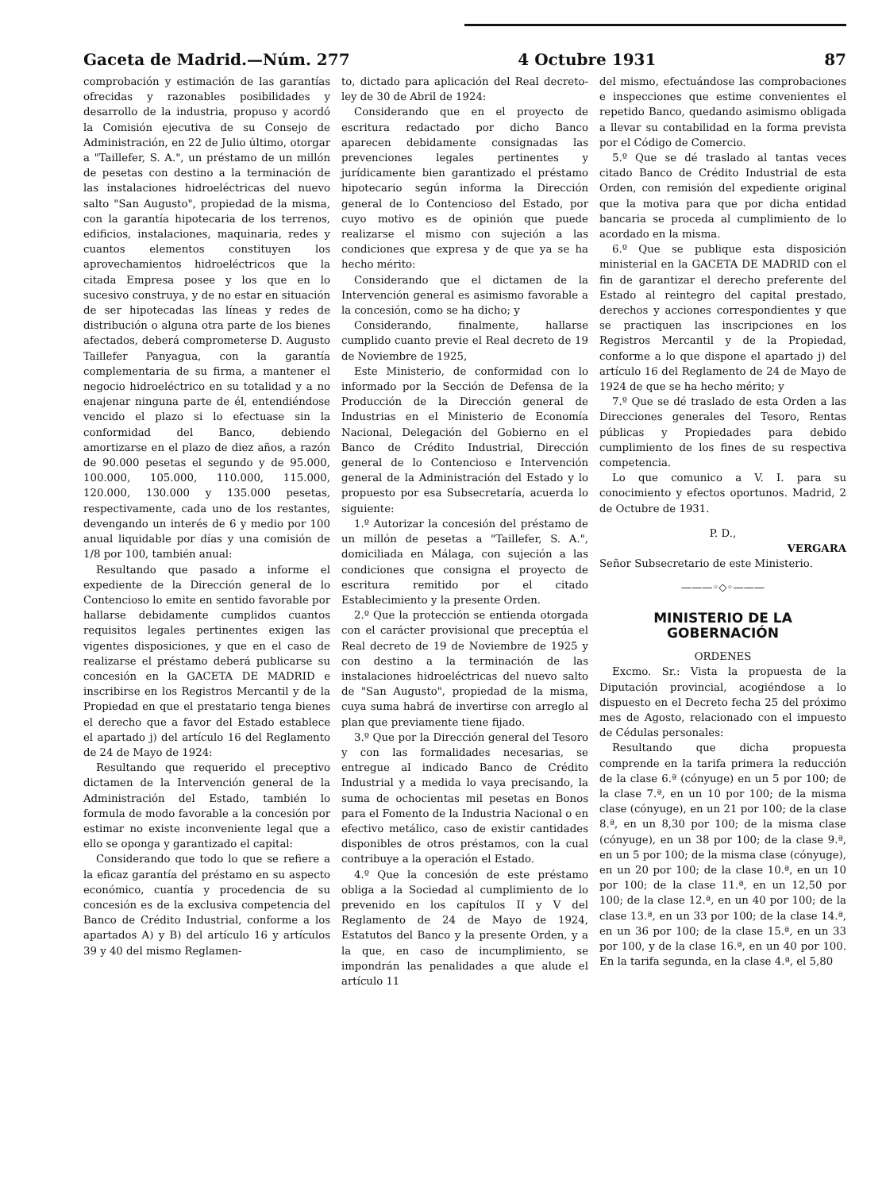Gaceta de Madrid.—Núm. 277 4 Octubre 1931 87
comprobación y estimación de las garantías ofrecidas y razonables posibilidades y desarrollo de la industria, propuso y acordó la Comisión ejecutiva de su Consejo de Administración, en 22 de Julio último, otorgar a "Taillefer, S. A.", un préstamo de un millón de pesetas con destino a la terminación de las instalaciones hidroeléctricas del nuevo salto "San Augusto", propiedad de la misma, con la garantía hipotecaria de los terrenos, edificios, instalaciones, maquinaria, redes y cuantos elementos constituyen los aprovechamientos hidroeléctricos que la citada Empresa posee y los que en lo sucesivo construya, y de no estar en situación de ser hipotecadas las líneas y redes de distribución o alguna otra parte de los bienes afectados, deberá comprometerse D. Augusto Taillefer Panyagua, con la garantía complementaria de su firma, a mantener el negocio hidroeléctrico en su totalidad y a no enajenar ninguna parte de él, entendiéndose vencido el plazo si lo efectuase sin la conformidad del Banco, debiendo amortizarse en el plazo de diez años, a razón de 90.000 pesetas el segundo y de 95.000, 100.000, 105.000, 110.000, 115.000, 120.000, 130.000 y 135.000 pesetas, respectivamente, cada uno de los restantes, devengando un interés de 6 y medio por 100 anual liquidable por días y una comisión de 1/8 por 100, también anual:
Resultando que pasado a informe el expediente de la Dirección general de lo Contencioso lo emite en sentido favorable por hallarse debidamente cumplidos cuantos requisitos legales pertinentes exigen las vigentes disposiciones, y que en el caso de realizarse el préstamo deberá publicarse su concesión en la GACETA DE MADRID e inscribirse en los Registros Mercantil y de la Propiedad en que el prestatario tenga bienes el derecho que a favor del Estado establece el apartado j) del artículo 16 del Reglamento de 24 de Mayo de 1924:
Resultando que requerido el preceptivo dictamen de la Intervención general de la Administración del Estado, también lo formula de modo favorable a la concesión por estimar no existe inconveniente legal que a ello se oponga y garantizado el capital:
Considerando que todo lo que se refiere a la eficaz garantía del préstamo en su aspecto económico, cuantía y procedencia de su concesión es de la exclusiva competencia del Banco de Crédito Industrial, conforme a los apartados A) y B) del artículo 16 y artículos 39 y 40 del mismo Reglamen-
to, dictado para aplicación del Real decreto-ley de 30 de Abril de 1924:
Considerando que en el proyecto de escritura redactado por dicho Banco aparecen debidamente consignadas las prevenciones legales pertinentes y jurídicamente bien garantizado el préstamo hipotecario según informa la Dirección general de lo Contencioso del Estado, por cuyo motivo es de opinión que puede realizarse el mismo con sujeción a las condiciones que expresa y de que ya se ha hecho mérito:
Considerando que el dictamen de la Intervención general es asimismo favorable a la concesión, como se ha dicho; y
Considerando, finalmente, hallarse cumplido cuanto previe el Real decreto de 19 de Noviembre de 1925,
Este Ministerio, de conformidad con lo informado por la Sección de Defensa de la Producción de la Dirección general de Industrias en el Ministerio de Economía Nacional, Delegación del Gobierno en el Banco de Crédito Industrial, Dirección general de lo Contencioso e Intervención general de la Administración del Estado y lo propuesto por esa Subsecretaría, acuerda lo siguiente:
1.º Autorizar la concesión del préstamo de un millón de pesetas a "Taillefer, S. A.", domiciliada en Málaga, con sujeción a las condiciones que consigna el proyecto de escritura remitido por el citado Establecimiento y la presente Orden.
2.º Que la protección se entienda otorgada con el carácter provisional que preceptúa el Real decreto de 19 de Noviembre de 1925 y con destino a la terminación de las instalaciones hidroeléctricas del nuevo salto de "San Augusto", propiedad de la misma, cuya suma habrá de invertirse con arreglo al plan que previamente tiene fijado.
3.º Que por la Dirección general del Tesoro y con las formalidades necesarias, se entregue al indicado Banco de Crédito Industrial y a medida lo vaya precisando, la suma de ochocientas mil pesetas en Bonos para el Fomento de la Industria Nacional o en efectivo metálico, caso de existir cantidades disponibles de otros préstamos, con la cual contribuye a la operación el Estado.
4.º Que la concesión de este préstamo obliga a la Sociedad al cumplimiento de lo prevenido en los capítulos II y V del Reglamento de 24 de Mayo de 1924, Estatutos del Banco y la presente Orden, y a la que, en caso de incumplimiento, se impondrán las penalidades a que alude el artículo 11
del mismo, efectuándose las comprobaciones e inspecciones que estime convenientes el repetido Banco, quedando asimismo obligada a llevar su contabilidad en la forma prevista por el Código de Comercio.
5.º Que se dé traslado al tantas veces citado Banco de Crédito Industrial de esta Orden, con remisión del expediente original que la motiva para que por dicha entidad bancaria se proceda al cumplimiento de lo acordado en la misma.
6.º Que se publique esta disposición ministerial en la GACETA DE MADRID con el fin de garantizar el derecho preferente del Estado al reintegro del capital prestado, derechos y acciones correspondientes y que se practiquen las inscripciones en los Registros Mercantil y de la Propiedad, conforme a lo que dispone el apartado j) del artículo 16 del Reglamento de 24 de Mayo de 1924 de que se ha hecho mérito; y
7.º Que se dé traslado de esta Orden a las Direcciones generales del Tesoro, Rentas públicas y Propiedades para debido cumplimiento de los fines de su respectiva competencia.
Lo que comunico a V. I. para su conocimiento y efectos oportunos. Madrid, 2 de Octubre de 1931.
P. D.,
VERGARA
Señor Subsecretario de este Ministerio.
———◦◇◦———
MINISTERIO DE LA GOBERNACIÓN
ORDENES
Excmo. Sr.: Vista la propuesta de la Diputación provincial, acogiéndose a lo dispuesto en el Decreto fecha 25 del próximo mes de Agosto, relacionado con el impuesto de Cédulas personales:
Resultando que dicha propuesta comprende en la tarifa primera la reducción de la clase 6.ª (cónyuge) en un 5 por 100; de la clase 7.ª, en un 10 por 100; de la misma clase (cónyuge), en un 21 por 100; de la clase 8.ª, en un 8,30 por 100; de la misma clase (cónyuge), en un 38 por 100; de la clase 9.ª, en un 5 por 100; de la misma clase (cónyuge), en un 20 por 100; de la clase 10.ª, en un 10 por 100; de la clase 11.ª, en un 12,50 por 100; de la clase 12.ª, en un 40 por 100; de la clase 13.ª, en un 33 por 100; de la clase 14.ª, en un 36 por 100; de la clase 15.ª, en un 33 por 100, y de la clase 16.ª, en un 40 por 100. En la tarifa segunda, en la clase 4.ª, el 5,80